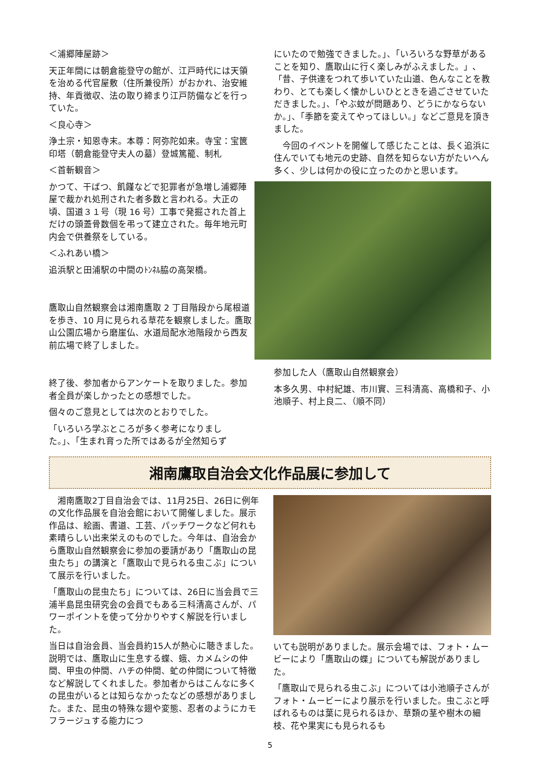＜浦郷陣屋跡＞
天正年間には朝倉能登守の館が、江戸時代には天領を治める代官屋敷（住所兼役所）がおかれ、治安維持、年貢徴収、法の取り締まり江戸防備などを行っていた。
＜良心寺＞
浄土宗・知恩寺末。本尊：阿弥陀如来。寺宝：宝篋印塔（朝倉能登守夫人の墓）登城篤籠、制札
＜首斬観音＞
かつて、干ばつ、飢饉などで犯罪者が急増し浦郷陣屋で裁かれ処刑された者多数と言われる。大正の頃、国道３１号（現 16 号）工事で発掘された首上だけの頭蓋骨数個を弔って建立された。毎年地元町内会で供養祭をしている。
＜ふれあい橋＞
追浜駅と田浦駅の中間のﾄﾝﾈﾙ脇の高架橋。
鷹取山自然観察会は湘南鷹取 2 丁目階段から尾根道を歩き、10 月に見られる草花を観察しました。鷹取山公園広場から磨崖仏、水道局配水池階段から西友前広場で終了しました。
終了後、参加者からアンケートを取りました。参加者全員が楽しかったとの感想でした。
個々のご意見としては次のとおりでした。
「いろいろ学ぶところが多く参考になりました。」、「生まれ育った所ではあるが全然知らず
にいたので勉強できました。」、「いろいろな野草があることを知り、鷹取山に行く楽しみがふえました。」、「昔、子供達をつれて歩いていた山道、色んなことを教わり、とても楽しく懐かしいひとときを過ごさせていただきました。」、「やぶ蚊が問題あり、どうにかならないか。」、「季節を変えてやってほしい。」などご意見を頂きました。
　今回のイベントを開催して感じたことは、長く追浜に住んでいても地元の史跡、自然を知らない方がたいへん多く、少しは何かの役に立ったのかと思います。
参加した人（鷹取山自然観察会）
本多久男、中村紀雄、市川實、三科清高、高橋和子、小池順子、村上良二、（順不同）
湘南鷹取自治会文化作品展に参加して
　湘南鷹取2丁目自治会では、11月25日、26日に例年の文化作品展を自治会館において開催しました。展示作品は、絵画、書道、工芸、パッチワークなど何れも素晴らしい出来栄えのものでした。今年は、自治会から鷹取山自然観察会に参加の要請があり「鷹取山の昆虫たち」の講演と「鷹取山で見られる虫こぶ」について展示を行いました。
「鷹取山の昆虫たち」については、26日に当会員で三浦半島昆虫研究会の会員でもある三科清高さんが、パワーポイントを使って分かりやすく解説を行いました。
当日は自治会員、当会員約15人が熱心に聴きました。説明では、鷹取山に生息する蝶、蛾、カメムシの仲間、甲虫の仲間、ハチの仲間、虻の仲間について特徴など解説してくれました。参加者からはこんなに多くの昆虫がいるとは知らなかったなどの感想がありました。また、昆虫の特殊な翅や変態、忍者のようにカモフラージュする能力につ
いても説明がありました。展示会場では、フォト・ムービーにより「鷹取山の蝶」についても解説がありました。
「鷹取山で見られる虫こぶ」については小池順子さんがフォト・ムービーにより展示を行いました。虫こぶと呼ばれるものは葉に見られるほか、草類の茎や樹木の細枝、花や果実にも見られるも
5